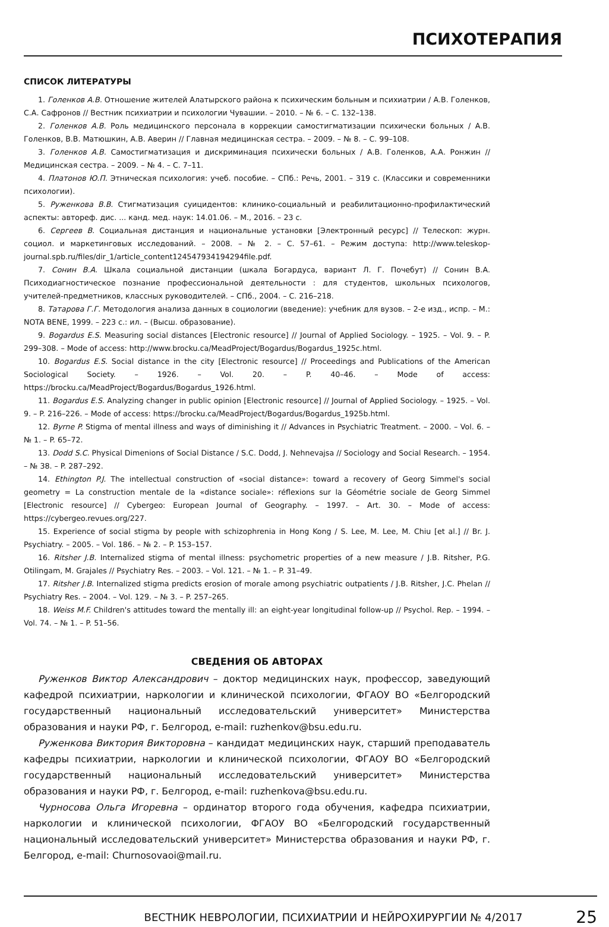ПСИХОТЕРАПИЯ
СПИСОК ЛИТЕРАТУРЫ
1. Голенков А.В. Отношение жителей Алатырского района к психическим больным и психиатрии / А.В. Голенков, С.А. Сафронов // Вестник психиатрии и психологии Чувашии. – 2010. – № 6. – С. 132–138.
2. Голенков А.В. Роль медицинского персонала в коррекции самостигматизации психически больных / А.В. Голенков, В.В. Матюшкин, А.В. Аверин // Главная медицинская сестра. – 2009. – № 8. – С. 99–108.
3. Голенков А.В. Самостигматизация и дискриминация психически больных / А.В. Голенков, А.А. Ронжин // Медицинская сестра. – 2009. – № 4. – С. 7–11.
4. Платонов Ю.П. Этническая психология: учеб. пособие. – СПб.: Речь, 2001. – 319 с. (Классики и современники психологии).
5. Руженкова В.В. Стигматизация суицидентов: клинико-социальный и реабилитационно-профилактический аспекты: автореф. дис. ... канд. мед. наук: 14.01.06. – М., 2016. – 23 с.
6. Сергеев В. Социальная дистанция и национальные установки [Электронный ресурс] // Телескоп: журн. социол. и маркетинговых исследований. – 2008. – № 2. – С. 57–61. – Режим доступа: http://www.teleskop-journal.spb.ru/files/dir_1/article_content1245479341942​94file.pdf.
7. Сонин В.А. Шкала социальной дистанции (шкала Богардуса, вариант Л. Г. Почебут) // Сонин В.А. Психодиагностическое познание профессиональной деятельности : для студентов, школьных психологов, учителей-предметников, классных руководителей. – СПб., 2004. – С. 216–218.
8. Татарова Г.Г. Методология анализа данных в социологии (введение): учебник для вузов. – 2-е изд., испр. – М.: NOTA BENE, 1999. – 223 с.: ил. – (Высш. образование).
9. Bogardus E.S. Measuring social distances [Electronic resource] // Journal of Applied Sociology. – 1925. – Vol. 9. – P. 299–308. – Mode of access: http://www.brocku.ca/MeadProject/Bogardus/Bogardus_1925c.html.
10. Bogardus E.S. Social distance in the city [Electronic resource] // Proceedings and Publications of the American Sociological Society. – 1926. – Vol. 20. – P. 40–46. – Mode of access: https://brocku.ca/MeadProject/Bogardus/Bogardus_1926.html.
11. Bogardus E.S. Analyzing changer in public opinion [Electronic resource] // Journal of Applied Sociology. – 1925. – Vol. 9. – P. 216–226. – Mode of access: https://brocku.ca/MeadProject/Bogardus/Bogardus_1925b.html.
12. Byrne P. Stigma of mental illness and ways of diminishing it // Advances in Psychiatric Treatment. – 2000. – Vol. 6. – № 1. – P. 65–72.
13. Dodd S.C. Physical Dimenions of Social Distance / S.C. Dodd, J. Nehnevajsa // Sociology and Social Research. – 1954. – № 38. – P. 287–292.
14. Ethington P.J. The intellectual construction of «social distance»: toward a recovery of Georg Simmel's social geometry = La construction mentale de la «distance sociale»: réflexions sur la Géométrie sociale de Georg Simmel [Electronic resource] // Cybergeo: European Journal of Geography. – 1997. – Art. 30. – Mode of access: https://cybergeo.revues.org/227.
15. Experience of social stigma by people with schizophrenia in Hong Kong / S. Lee, M. Lee, M. Chiu [et al.] // Br. J. Psychiatry. – 2005. – Vol. 186. – № 2. – P. 153–157.
16. Ritsher J.B. Internalized stigma of mental illness: psychometric properties of a new measure / J.B. Ritsher, P.G. Otilingam, M. Grajales // Psychiatry Res. – 2003. – Vol. 121. – № 1. – P. 31–49.
17. Ritsher J.B. Internalized stigma predicts erosion of morale among psychiatric outpatients / J.B. Ritsher, J.C. Phelan // Psychiatry Res. – 2004. – Vol. 129. – № 3. – P. 257–265.
18. Weiss M.F. Children's attitudes toward the mentally ill: an eight-year longitudinal follow-up // Psychol. Rep. – 1994. – Vol. 74. – № 1. – P. 51–56.
СВЕДЕНИЯ ОБ АВТОРАХ
Руженков Виктор Александрович – доктор медицинских наук, профессор, заведующий кафедрой психиатрии, наркологии и клинической психологии, ФГАОУ ВО «Белгородский государственный национальный исследовательский университет» Министерства образования и науки РФ, г. Белгород, e-mail: ruzhenkov@bsu.edu.ru.
Руженкова Виктория Викторовна – кандидат медицинских наук, старший преподаватель кафедры психиатрии, наркологии и клинической психологии, ФГАОУ ВО «Белгородский государственный национальный исследовательский университет» Министерства образования и науки РФ, г. Белгород, e-mail: ruzhenkova@bsu.edu.ru.
Чурносова Ольга Игоревна – ординатор второго года обучения, кафедра психиатрии, наркологии и клинической психологии, ФГАОУ ВО «Белгородский государственный национальный исследовательский университет» Министерства образования и науки РФ, г. Белгород, e-mail: Churnosovaoi@mail.ru.
ВЕСТНИК НЕВРОЛОГИИ, ПСИХИАТРИИ И НЕЙРОХИРУРГИИ № 4/2017 25